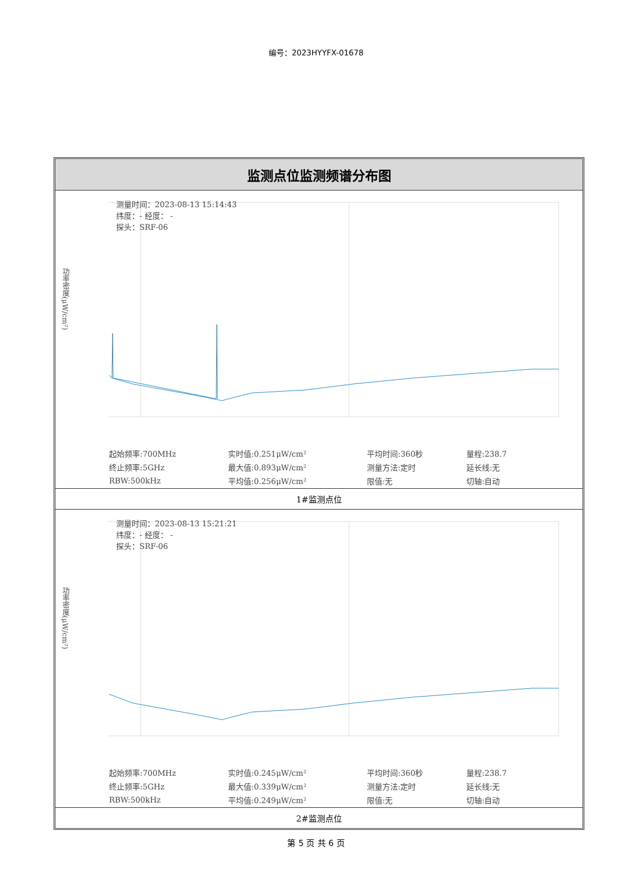编号：2023HYYFX-01678
监测点位监测频谱分布图
测量时间：2023-08-13 15:14:43
纬度：- 经度： -
探头：SRF-06
功率密度(μW/cm²)
| 起始频率:700MHz | 实时值:0.251μW/cm² | 平均时间:360秒 | 量程:238.7 |
| 终止频率:5GHz | 最大值:0.893μW/cm² | 测量方法:定时 | 延长线:无 |
| RBW:500kHz | 平均值:0.256μW/cm² | 限值:无 | 切轴:自动 |
1#监测点位
测量时间：2023-08-13 15:21:21
纬度：- 经度： -
探头：SRF-06
功率密度(μW/cm²)
| 起始频率:700MHz | 实时值:0.245μW/cm² | 平均时间:360秒 | 量程:238.7 |
| 终止频率:5GHz | 最大值:0.339μW/cm² | 测量方法:定时 | 延长线:无 |
| RBW:500kHz | 平均值:0.249μW/cm² | 限值:无 | 切轴:自动 |
2#监测点位
第 5 页 共 6 页